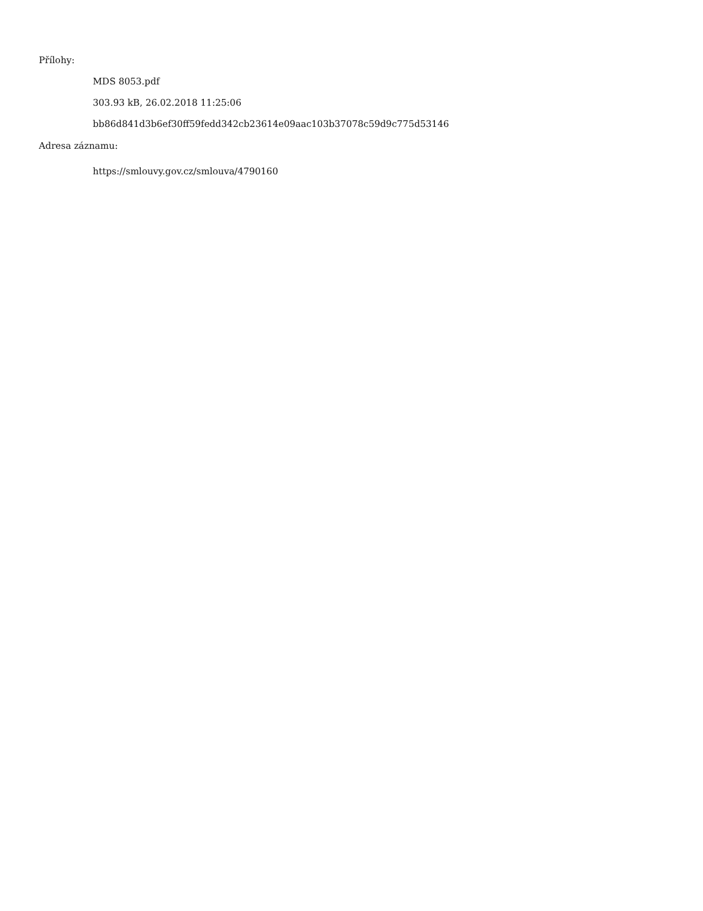Přílohy:
MDS 8053.pdf
303.93 kB, 26.02.2018 11:25:06
bb86d841d3b6ef30ff59fedd342cb23614e09aac103b37078c59d9c775d53146
Adresa záznamu:
https://smlouvy.gov.cz/smlouva/4790160